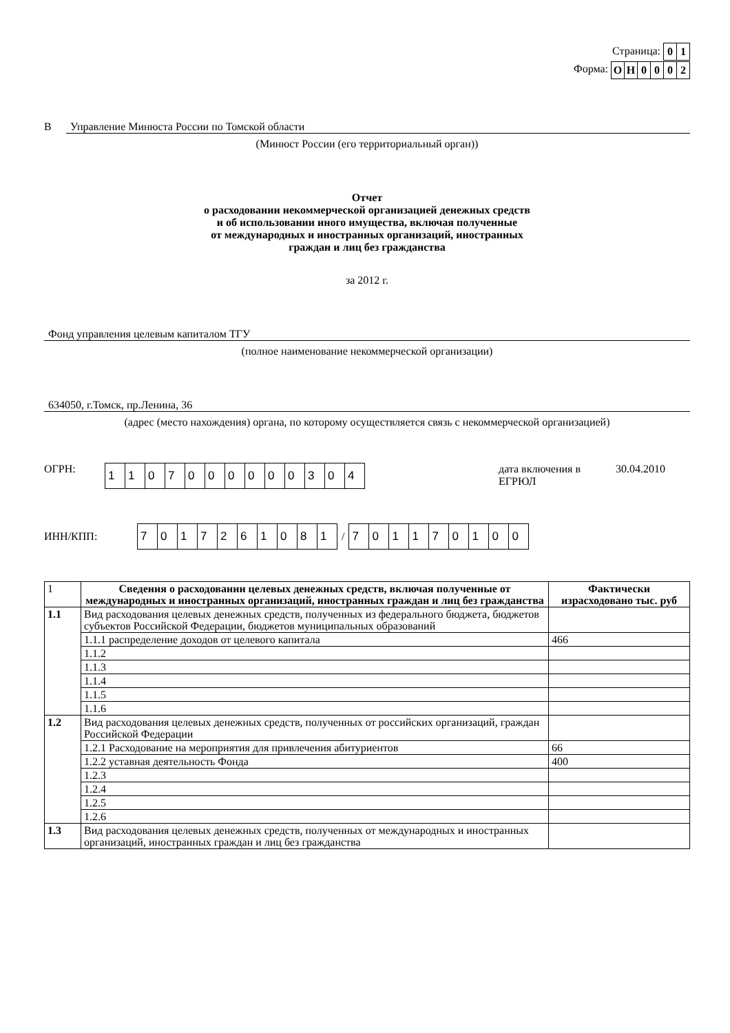Страница:
| 0 | 1 |
Форма:
| О | Н | 0 | 0 | 0 | 2 |
В Управление Минюста России по Томской области
(Минюст России (его территориальный орган))
Отчет
о расходовании некоммерческой организацией денежных средств
и об использовании иного имущества, включая полученные
от международных и иностранных организаций, иностранных
граждан и лиц без гражданства
за 2012 г.
Фонд управления целевым капиталом ТГУ
(полное наименование некоммерческой организации)
634050, г.Томск, пр.Ленина, 36
(адрес (место нахождения) органа, по которому осуществляется связь с некоммерческой организацией)
ОГРН:
| 1 | 1 | 0 | 7 | 0 | 0 | 0 | 0 | 0 | 0 | 3 | 0 | 4 |
дата включения в ЕГРЮЛ 30.04.2010
ИНН/КПП:
| 7 | 0 | 1 | 7 | 2 | 6 | 1 | 0 | 8 | 1 |
/
| 7 | 0 | 1 | 1 | 7 | 0 | 1 | 0 | 0 |
| 1 | Сведения о расходовании целевых денежных средств, включая полученные от международных и иностранных организаций, иностранных граждан и лиц без гражданства | Фактически израсходовано тыс. руб |
| 1.1 | Вид расходования целевых денежных средств, полученных из федерального бюджета, бюджетов субъектов Российской Федерации, бюджетов муниципальных образований | |
| | 1.1.1 распределение доходов от целевого капитала | 466 |
| | 1.1.2 | |
| | 1.1.3 | |
| | 1.1.4 | |
| | 1.1.5 | |
| | 1.1.6 | |
| 1.2 | Вид расходования целевых денежных средств, полученных от российских организаций, граждан Российской Федерации | |
| | 1.2.1 Расходование на мероприятия для привлечения абитуриентов | 66 |
| | 1.2.2 уставная деятельность Фонда | 400 |
| | 1.2.3 | |
| | 1.2.4 | |
| | 1.2.5 | |
| | 1.2.6 | |
| 1.3 | Вид расходования целевых денежных средств, полученных от международных и иностранных организаций, иностранных граждан и лиц без гражданства | |